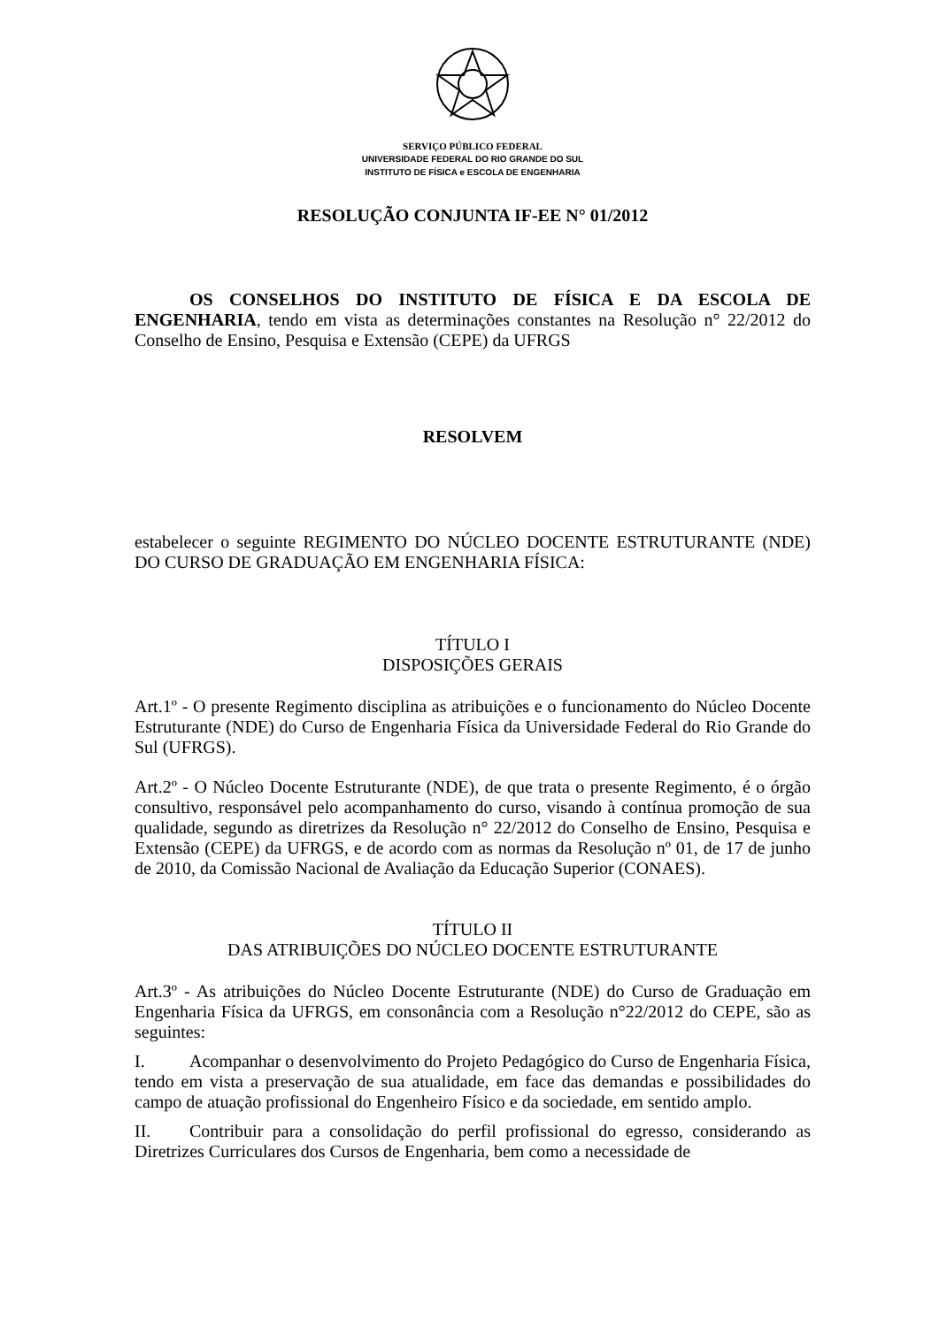SERVIÇO PÚBLICO FEDERAL
UNIVERSIDADE FEDERAL DO RIO GRANDE DO SUL
INSTITUTO DE FÍSICA e ESCOLA DE ENGENHARIA
RESOLUÇÃO CONJUNTA IF-EE N° 01/2012
OS CONSELHOS DO INSTITUTO DE FÍSICA E DA ESCOLA DE ENGENHARIA, tendo em vista as determinações constantes na Resolução n° 22/2012 do Conselho de Ensino, Pesquisa e Extensão (CEPE) da UFRGS
RESOLVEM
estabelecer o seguinte REGIMENTO DO NÚCLEO DOCENTE ESTRUTURANTE (NDE) DO CURSO DE GRADUAÇÃO EM ENGENHARIA FÍSICA:
TÍTULO I
DISPOSIÇÕES GERAIS
Art.1º - O presente Regimento disciplina as atribuições e o funcionamento do Núcleo Docente Estruturante (NDE) do Curso de Engenharia Física da Universidade Federal do Rio Grande do Sul (UFRGS).
Art.2º - O Núcleo Docente Estruturante (NDE), de que trata o presente Regimento, é o órgão consultivo, responsável pelo acompanhamento do curso, visando à contínua promoção de sua qualidade, segundo as diretrizes da Resolução n° 22/2012 do Conselho de Ensino, Pesquisa e Extensão (CEPE) da UFRGS, e de acordo com as normas da Resolução nº 01, de 17 de junho de 2010, da Comissão Nacional de Avaliação da Educação Superior (CONAES).
TÍTULO II
DAS ATRIBUIÇÕES DO NÚCLEO DOCENTE ESTRUTURANTE
Art.3º - As atribuições do Núcleo Docente Estruturante (NDE) do Curso de Graduação em Engenharia Física da UFRGS, em consonância com a Resolução n°22/2012 do CEPE, são as seguintes:
I. Acompanhar o desenvolvimento do Projeto Pedagógico do Curso de Engenharia Física, tendo em vista a preservação de sua atualidade, em face das demandas e possibilidades do campo de atuação profissional do Engenheiro Físico e da sociedade, em sentido amplo.
II. Contribuir para a consolidação do perfil profissional do egresso, considerando as Diretrizes Curriculares dos Cursos de Engenharia, bem como a necessidade de